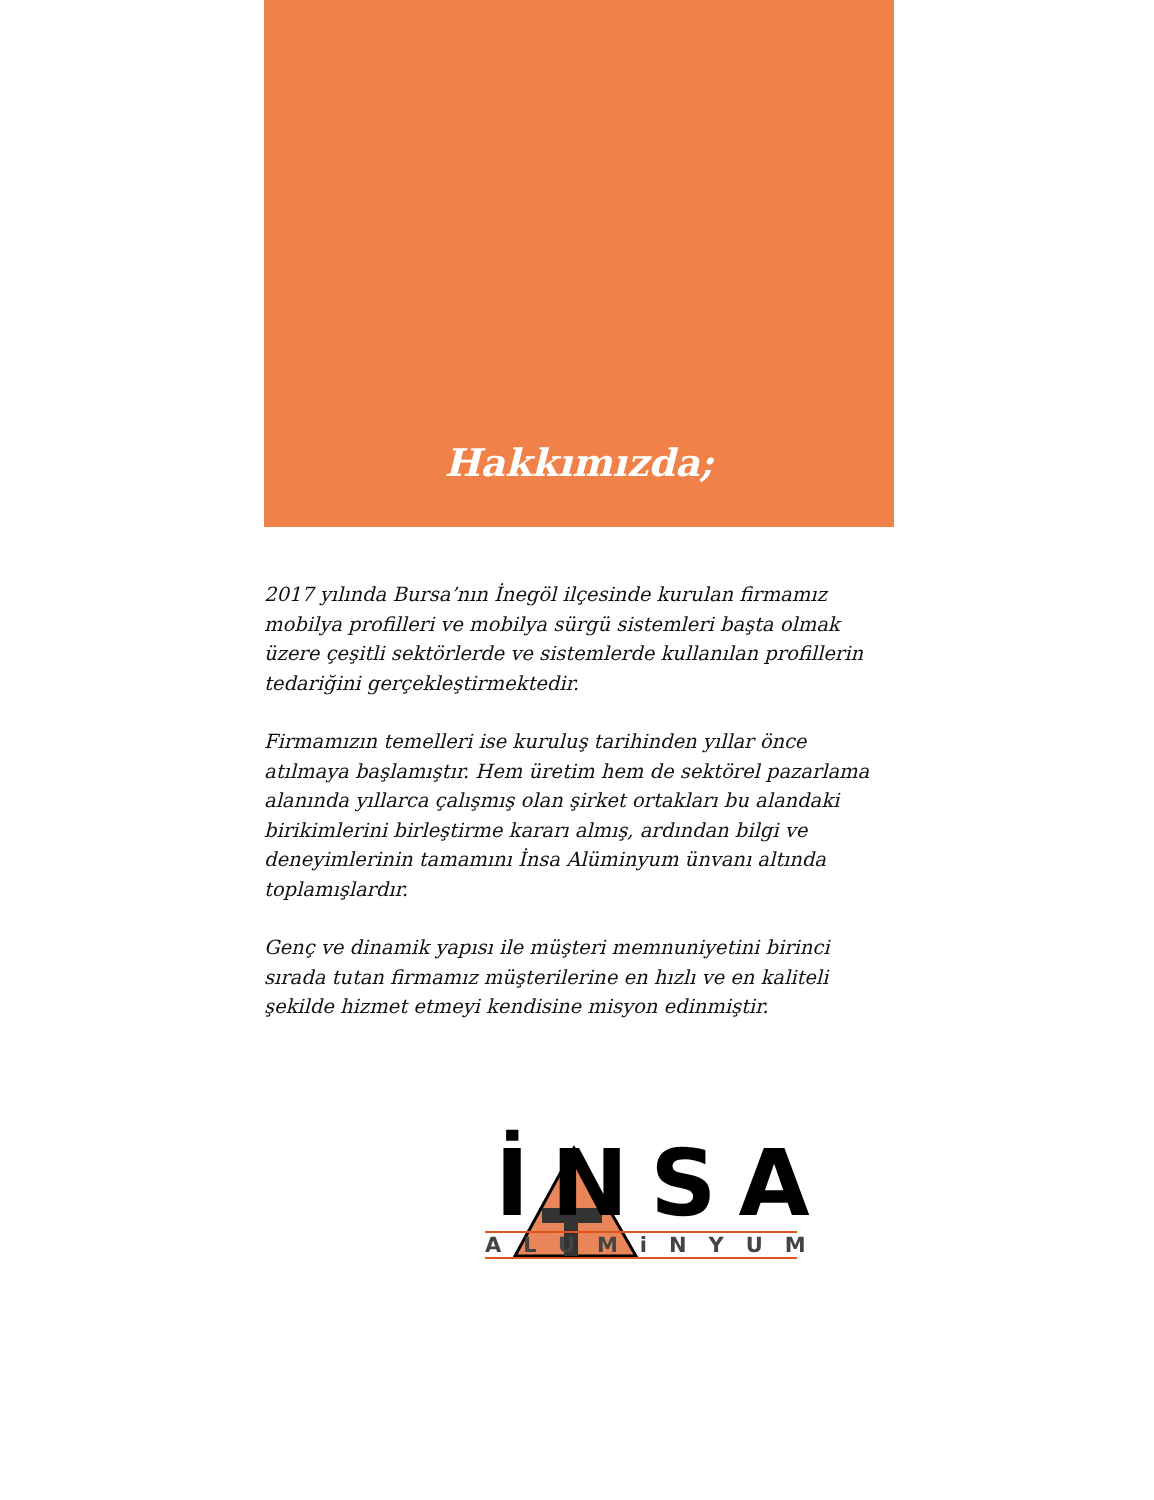Hakkımızda;
2017 yılında Bursa’nın İnegöl ilçesinde kurulan firmamız mobilya profilleri ve mobilya sürgü sistemleri başta olmak üzere çeşitli sektörlerde ve sistemlerde kullanılan profillerin tedariğini gerçekleştirmektedir.
Firmamızın temelleri ise kuruluş tarihinden yıllar önce atılmaya başlamıştır. Hem üretim hem de sektörel pazarlama alanında yıllarca çalışmış olan şirket ortakları bu alandaki birikimlerini birleştirme kararı almış, ardından bilgi ve deneyimlerinin tamamını İnsa Alüminyum ünvanı altında toplamışlardır.
Genç ve dinamik yapısı ile müşteri memnuniyetini birinci sırada tutan firmamız müşterilerine en hızlı ve en kaliteli şekilde hizmet etmeyi kendisine misyon edinmiştir.
İNSA
ALUMiNYUM